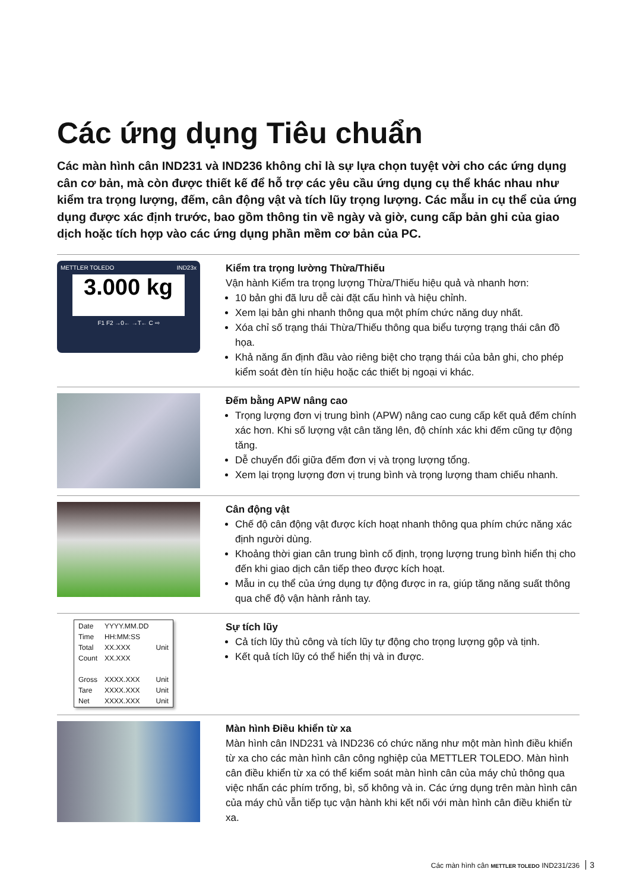Các ứng dụng Tiêu chuẩn
Các màn hình cân IND231 và IND236 không chỉ là sự lựa chọn tuyệt vời cho các ứng dụng cân cơ bản, mà còn được thiết kế để hỗ trợ các yêu cầu ứng dụng cụ thể khác nhau như kiểm tra trọng lượng, đếm, cân động vật và tích lũy trọng lượng. Các mẫu in cụ thể của ứng dụng được xác định trước, bao gồm thông tin về ngày và giờ, cung cấp bản ghi của giao dịch hoặc tích hợp vào các ứng dụng phần mềm cơ bản của PC.
METTLER TOLEDO IND23x
3.000 kg
F1 F2 →0← →T← C ⇨
Kiểm tra trọng lường Thừa/Thiếu
Vận hành Kiểm tra trọng lượng Thừa/Thiếu hiệu quả và nhanh hơn:
10 bản ghi đã lưu dễ cài đặt cấu hình và hiệu chỉnh.
Xem lại bản ghi nhanh thông qua một phím chức năng duy nhất.
Xóa chỉ số trạng thái Thừa/Thiếu thông qua biểu tượng trạng thái cân đồ họa.
Khả năng ấn định đầu vào riêng biệt cho trạng thái của bản ghi, cho phép kiểm soát đèn tín hiệu hoặc các thiết bị ngoại vi khác.
Đếm bằng APW nâng cao
Trọng lượng đơn vị trung bình (APW) nâng cao cung cấp kết quả đếm chính xác hơn. Khi số lượng vật cân tăng lên, độ chính xác khi đếm cũng tự động tăng.
Dễ chuyển đổi giữa đếm đơn vị và trọng lượng tổng.
Xem lại trọng lượng đơn vị trung bình và trọng lượng tham chiếu nhanh.
Cân động vật
Chế độ cân động vật được kích hoạt nhanh thông qua phím chức năng xác định người dùng.
Khoảng thời gian cân trung bình cố định, trọng lượng trung bình hiển thị cho đến khi giao dịch cân tiếp theo được kích hoạt.
Mẫu in cụ thể của ứng dụng tự động được in ra, giúp tăng năng suất thông qua chế độ vận hành rảnh tay.
| Date | YYYY.MM.DD | |
| Time | HH:MM:SS | |
| Total | XX.XXX | Unit |
| Count | XX.XXX | |
| Gross | XXXX.XXX | Unit |
| Tare | XXXX.XXX | Unit |
| Net | XXXX.XXX | Unit |
Sự tích lũy
Cả tích lũy thủ công và tích lũy tự động cho trọng lượng gộp và tịnh.
Kết quả tích lũy có thể hiển thị và in được.
Màn hình Điều khiển từ xa
Màn hình cân IND231 và IND236 có chức năng như một màn hình điều khiển từ xa cho các màn hình cân công nghiệp của METTLER TOLEDO. Màn hình cân điều khiển từ xa có thể kiểm soát màn hình cân của máy chủ thông qua việc nhấn các phím trống, bì, số không và in. Các ứng dụng trên màn hình cân của máy chủ vẫn tiếp tục vận hành khi kết nối với màn hình cân điều khiển từ xa.
Các màn hình cân METTLER TOLEDO IND231/236 3